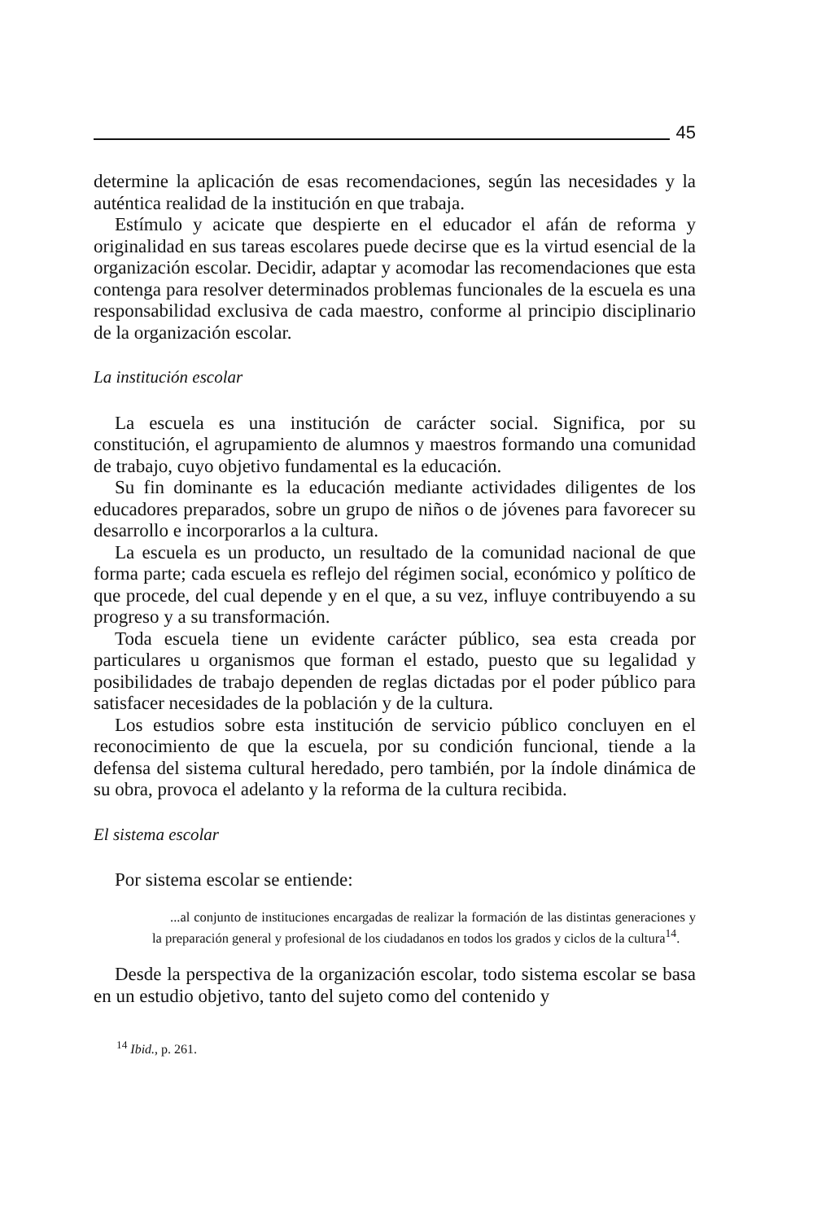45
determine la aplicación de esas recomendaciones, según las necesidades y la auténtica realidad de la institución en que trabaja.
Estímulo y acicate que despierte en el educador el afán de reforma y originalidad en sus tareas escolares puede decirse que es la virtud esencial de la organización escolar. Decidir, adaptar y acomodar las recomendaciones que esta contenga para resolver determinados problemas funcionales de la escuela es una responsabilidad exclusiva de cada maestro, conforme al principio disciplinario de la organización escolar.
La institución escolar
La escuela es una institución de carácter social. Significa, por su constitución, el agrupamiento de alumnos y maestros formando una comunidad de trabajo, cuyo objetivo fundamental es la educación.
Su fin dominante es la educación mediante actividades diligentes de los educadores preparados, sobre un grupo de niños o de jóvenes para favorecer su desarrollo e incorporarlos a la cultura.
La escuela es un producto, un resultado de la comunidad nacional de que forma parte; cada escuela es reflejo del régimen social, económico y político de que procede, del cual depende y en el que, a su vez, influye contribuyendo a su progreso y a su transformación.
Toda escuela tiene un evidente carácter público, sea esta creada por particulares u organismos que forman el estado, puesto que su legalidad y posibilidades de trabajo dependen de reglas dictadas por el poder público para satisfacer necesidades de la población y de la cultura.
Los estudios sobre esta institución de servicio público concluyen en el reconocimiento de que la escuela, por su condición funcional, tiende a la defensa del sistema cultural heredado, pero también, por la índole dinámica de su obra, provoca el adelanto y la reforma de la cultura recibida.
El sistema escolar
Por sistema escolar se entiende:
...al conjunto de instituciones encargadas de realizar la formación de las distintas generaciones y la preparación general y profesional de los ciudadanos en todos los grados y ciclos de la cultura<sup>14</sup>.
Desde la perspectiva de la organización escolar, todo sistema escolar se basa en un estudio objetivo, tanto del sujeto como del contenido y
<sup>14</sup> Ibid., p. 261.